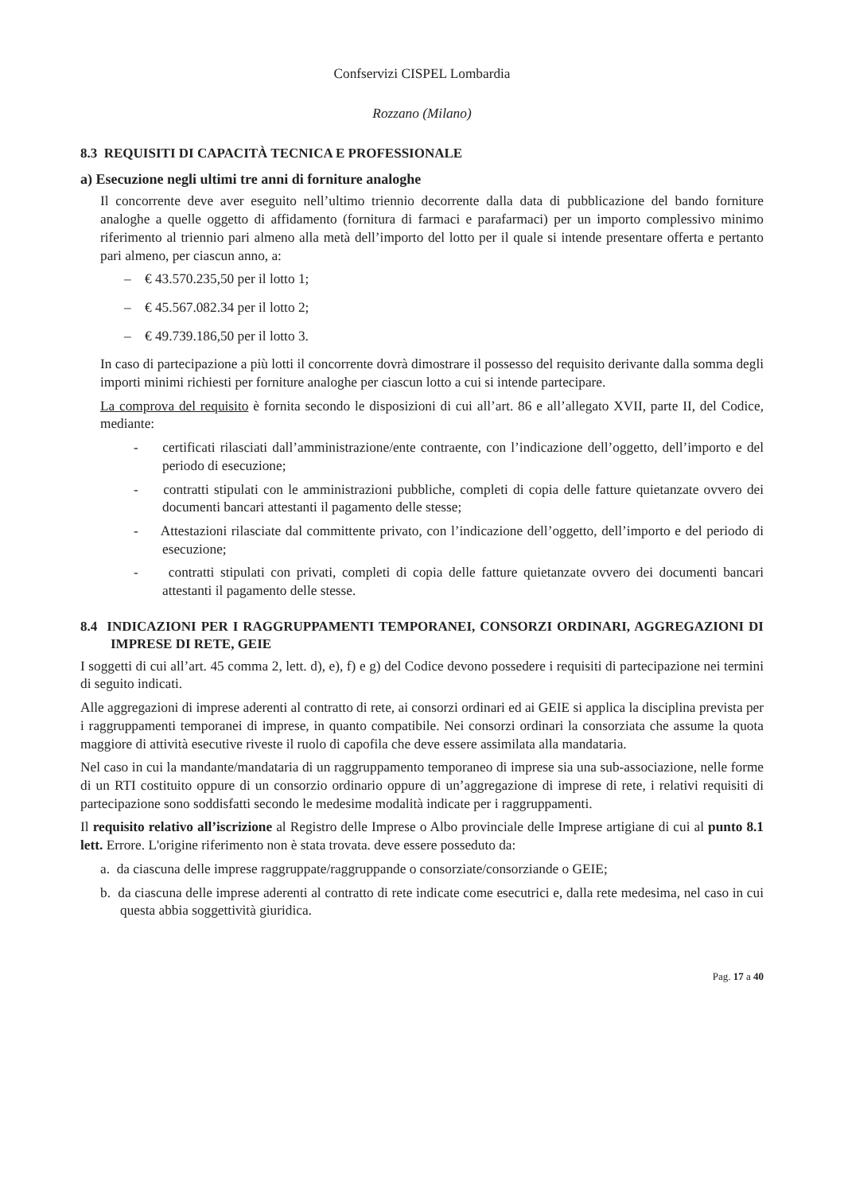Confservizi CISPEL Lombardia
Rozzano (Milano)
8.3 REQUISITI DI CAPACITÀ TECNICA E PROFESSIONALE
a) Esecuzione negli ultimi tre anni di forniture analoghe
Il concorrente deve aver eseguito nell’ultimo triennio decorrente dalla data di pubblicazione del bando forniture analoghe a quelle oggetto di affidamento (fornitura di farmaci e parafarmaci) per un importo complessivo minimo riferimento al triennio pari almeno alla metà dell’importo del lotto per il quale si intende presentare offerta e pertanto pari almeno, per ciascun anno, a:
– € 43.570.235,50 per il lotto 1;
– € 45.567.082.34 per il lotto 2;
– € 49.739.186,50 per il lotto 3.
In caso di partecipazione a più lotti il concorrente dovrà dimostrare il possesso del requisito derivante dalla somma degli importi minimi richiesti per forniture analoghe per ciascun lotto a cui si intende partecipare.
La comprova del requisito è fornita secondo le disposizioni di cui all’art. 86 e all’allegato XVII, parte II, del Codice, mediante:
- certificati rilasciati dall’amministrazione/ente contraente, con l’indicazione dell’oggetto, dell’importo e del periodo di esecuzione;
- contratti stipulati con le amministrazioni pubbliche, completi di copia delle fatture quietanzate ovvero dei documenti bancari attestanti il pagamento delle stesse;
- Attestazioni rilasciate dal committente privato, con l’indicazione dell’oggetto, dell’importo e del periodo di esecuzione;
- contratti stipulati con privati, completi di copia delle fatture quietanzate ovvero dei documenti bancari attestanti il pagamento delle stesse.
8.4 INDICAZIONI PER I RAGGRUPPAMENTI TEMPORANEI, CONSORZI ORDINARI, AGGREGAZIONI DI IMPRESE DI RETE, GEIE
I soggetti di cui all’art. 45 comma 2, lett. d), e), f) e g) del Codice devono possedere i requisiti di partecipazione nei termini di seguito indicati.
Alle aggregazioni di imprese aderenti al contratto di rete, ai consorzi ordinari ed ai GEIE si applica la disciplina prevista per i raggruppamenti temporanei di imprese, in quanto compatibile. Nei consorzi ordinari la consorziata che assume la quota maggiore di attività esecutive riveste il ruolo di capofila che deve essere assimilata alla mandataria.
Nel caso in cui la mandante/mandataria di un raggruppamento temporaneo di imprese sia una sub-associazione, nelle forme di un RTI costituito oppure di un consorzio ordinario oppure di un’aggregazione di imprese di rete, i relativi requisiti di partecipazione sono soddisfatti secondo le medesime modalità indicate per i raggruppamenti.
Il requisito relativo all’iscrizione al Registro delle Imprese o Albo provinciale delle Imprese artigiane di cui al punto 8.1 lett. Errore. L'origine riferimento non è stata trovata. deve essere posseduto da:
a. da ciascuna delle imprese raggruppate/raggruppande o consorziate/consorziande o GEIE;
b. da ciascuna delle imprese aderenti al contratto di rete indicate come esecutrici e, dalla rete medesima, nel caso in cui questa abbia soggettività giuridica.
Pag. 17 a 40